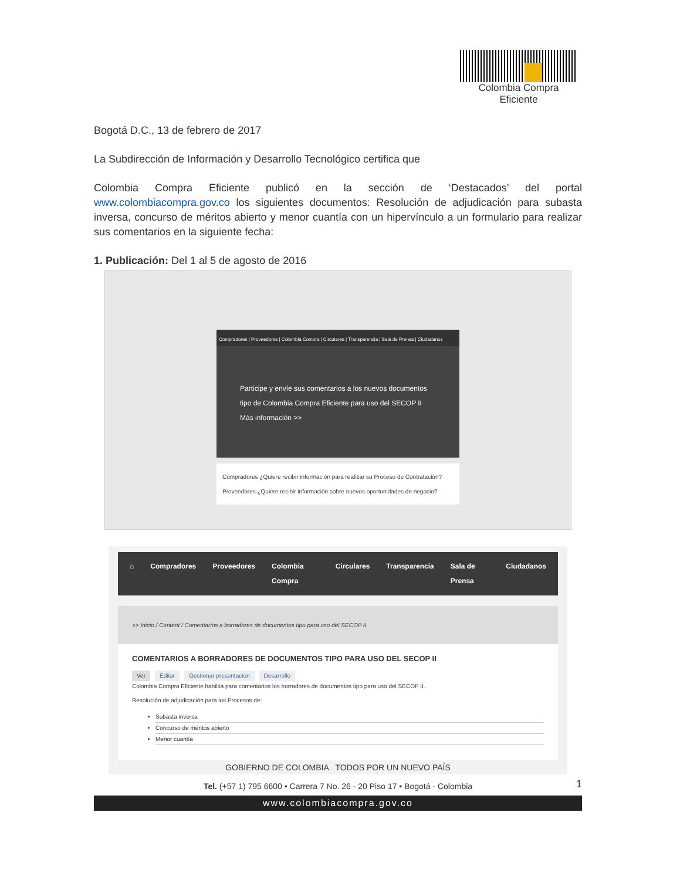Colombia Compra Eficiente
Bogotá D.C., 13 de febrero de 2017
La Subdirección de Información y Desarrollo Tecnológico certifica que
Colombia Compra Eficiente publicó en la sección de ‘Destacados’ del portal www.colombiacompra.gov.co los siguientes documentos: Resolución de adjudicación para subasta inversa, concurso de méritos abierto y menor cuantía con un hipervínculo a un formulario para realizar sus comentarios en la siguiente fecha:
1. Publicación: Del 1 al 5 de agosto de 2016
Compradores | Proveedores | Colombia Compra | Circulares | Transparencia | Sala de Prensa | Ciudadanos
Participe y envíe sus comentarios a los nuevos documentos tipo de Colombia Compra Eficiente para uso del SECOP II
Más información >>
Compradores ¿Quiere recibir información para realizar su Proceso de Contratación? Proveedores ¿Quiere recibir información sobre nuevos oportunidades de negocio?
⌂ Compradores Proveedores Colombia Compra Circulares Transparencia Sala de Prensa Ciudadanos
>> Inicio / Content / Comentarios a borradores de documentos tipo para uso del SECOP II
COMENTARIOS A BORRADORES DE DOCUMENTOS TIPO PARA USO DEL SECOP II
Ver Editar Gestionar presentación Desarrollo
Colombia Compra Eficiente habilita para comentarios los borradores de documentos tipo para uso del SECOP II.
Resolución de adjudicación para los Procesos de:
Subasta inversa
Concurso de méritos abierto
Menor cuantía
1
GOBIERNO DE COLOMBIA TODOS POR UN NUEVO PAÍS
Tel. (+57 1) 795 6600 • Carrera 7 No. 26 - 20 Piso 17 • Bogotá - Colombia
www.colombiacompra.gov.co